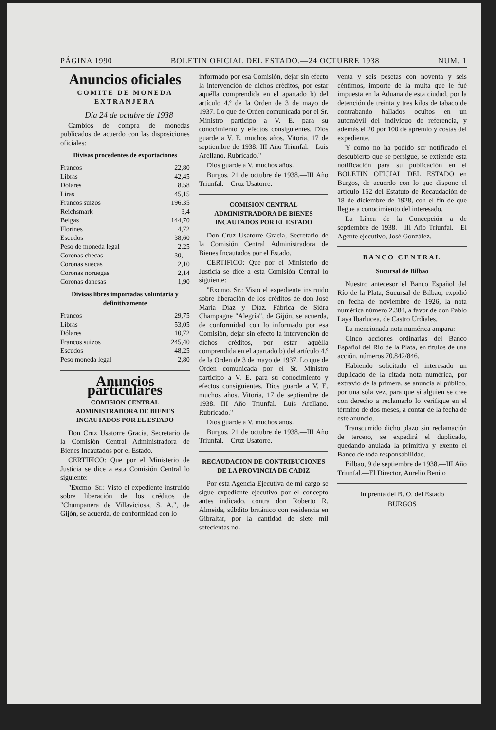PÁGINA 1990 BOLETIN OFICIAL DEL ESTADO.—24 OCTUBRE 1938 NUM. 1
Anuncios oficiales
COMITE DE MONEDA EXTRANJERA
Día 24 de octubre de 1938
Cambios de compra de monedas publicados de acuerdo con las disposiciones oficiales:
Divisas procedentes de exportaciones
| Francos | 22,80 |
| Libras | 42,45 |
| Dólares | 8.58 |
| Liras | 45,15 |
| Francos suizos | 196.35 |
| Reichsmark | 3,4 |
| Belgas | 144,70 |
| Florines | 4,72 |
| Escudos | 38,60 |
| Peso de moneda legal | 2.25 |
| Coronas checas | 30,— |
| Coronas suecas | 2,10 |
| Coronas noruegas | 2,14 |
| Coronas danesas | 1,90 |
Divisas libres importadas voluntaria y definitivamente
| Francos | 29,75 |
| Libras | 53,05 |
| Dólares | 10,72 |
| Francos suizos | 245,40 |
| Escudos | 48,25 |
| Peso moneda legal | 2,80 |
Anuncios particulares
COMISION CENTRAL ADMINISTRADORA DE BIENES INCAUTADOS POR EL ESTADO
Don Cruz Usatorre Gracia, Secretario de la Comisión Central Administradora de Bienes Incautados por el Estado.
CERTIFICO: Que por el Ministerio de Justicia se dice a esta Comisión Central lo siguiente:
"Excmo. Sr.: Visto el expediente instruido sobre liberación de los créditos de "Champanera de Villaviciosa, S. A.", de Gijón, se acuerda, de conformidad con lo
informado por esa Comisión, dejar sin efecto la intervención de dichos créditos, por estar aquélla comprendida en el apartado b) del artículo 4.º de la Orden de 3 de mayo de 1937. Lo que de Orden comunicada por el Sr. Ministro participo a V. E. para su conocimiento y efectos consiguientes. Dios guarde a V. E. muchos años. Vitoria, 17 de septiembre de 1938. III Año Triunfal.—Luis Arellano. Rubricado."
Dios guarde a V. muchos años.
Burgos, 21 de octubre de 1938.—III Año Triunfal.—Cruz Usatorre.
COMISION CENTRAL ADMINISTRADORA DE BIENES INCAUTADOS POR EL ESTADO
Don Cruz Usatorre Gracia, Secretario de la Comisión Central Administradora de Bienes Incautados por el Estado.
CERTIFICO: Que por el Ministerio de Justicia se dice a esta Comisión Central lo siguiente:
"Excmo. Sr.: Visto el expediente instruido sobre liberación de los créditos de don José María Díaz y Díaz, Fábrica de Sidra Champagne "Alegría", de Gijón, se acuerda, de conformidad con lo informado por esa Comisión, dejar sin efecto la intervención de dichos créditos, por estar aquélla comprendida en el apartado b) del artículo 4.º de la Orden de 3 de mayo de 1937. Lo que de Orden comunicada por el Sr. Ministro participo a V. E. para su conocimiento y efectos consiguientes. Dios guarde a V. E. muchos años. Vitoria, 17 de septiembre de 1938. III Año Triunfal.—Luis Arellano. Rubricado."
Dios guarde a V. muchos años.
Burgos, 21 de octubre de 1938.—III Año Triunfal.—Cruz Usatorre.
RECAUDACION DE CONTRIBUCIONES DE LA PROVINCIA DE CADIZ
Por esta Agencia Ejecutiva de mi cargo se sigue expediente ejecutivo por el concepto antes indicado, contra don Roberto R. Almeida, súbdito británico con residencia en Gibraltar, por la cantidad de siete mil setecientas no-
venta y seis pesetas con noventa y seis céntimos, importe de la multa que le fué impuesta en la Aduana de esta ciudad, por la detención de treinta y tres kilos de tabaco de contrabando hallados ocultos en un automóvil del individuo de referencia, y además el 20 por 100 de apremio y costas del expediente.
Y como no ha podido ser notificado el descubierto que se persigue, se extiende esta notificación para su publicación en el BOLETIN OFICIAL DEL ESTADO en Burgos, de acuerdo con lo que dispone el artículo 152 del Estatuto de Recaudación de 18 de diciembre de 1928, con el fin de que llegue a conocimiento del interesado.
La Línea de la Concepción a de septiembre de 1938.—III Año Triunfal.—El Agente ejecutivo, José González.
BANCO CENTRAL
Sucursal de Bilbao
Nuestro antecesor el Banco Español del Río de la Plata, Sucursal de Bilbao, expidió en fecha de noviembre de 1926, la nota numérica número 2.384, a favor de don Pablo Laya Ibarlucea, de Castro Urdiales.
La mencionada nota numérica ampara:
Cinco acciones ordinarias del Banco Español del Río de la Plata, en títulos de una acción, números 70.842/846.
Habiendo solicitado el interesado un duplicado de la citada nota numérica, por extravío de la primera, se anuncia al público, por una sola vez, para que si alguien se cree con derecho a reclamarlo lo verifique en el término de dos meses, a contar de la fecha de este anuncio.
Transcurrido dicho plazo sin reclamación de tercero, se expedirá el duplicado, quedando anulada la primitiva y exento el Banco de toda responsabilidad.
Bilbao, 9 de septiembre de 1938.—III Año Triunfal.—El Director, Aurelio Benito
Imprenta del B. O. del Estado
BURGOS